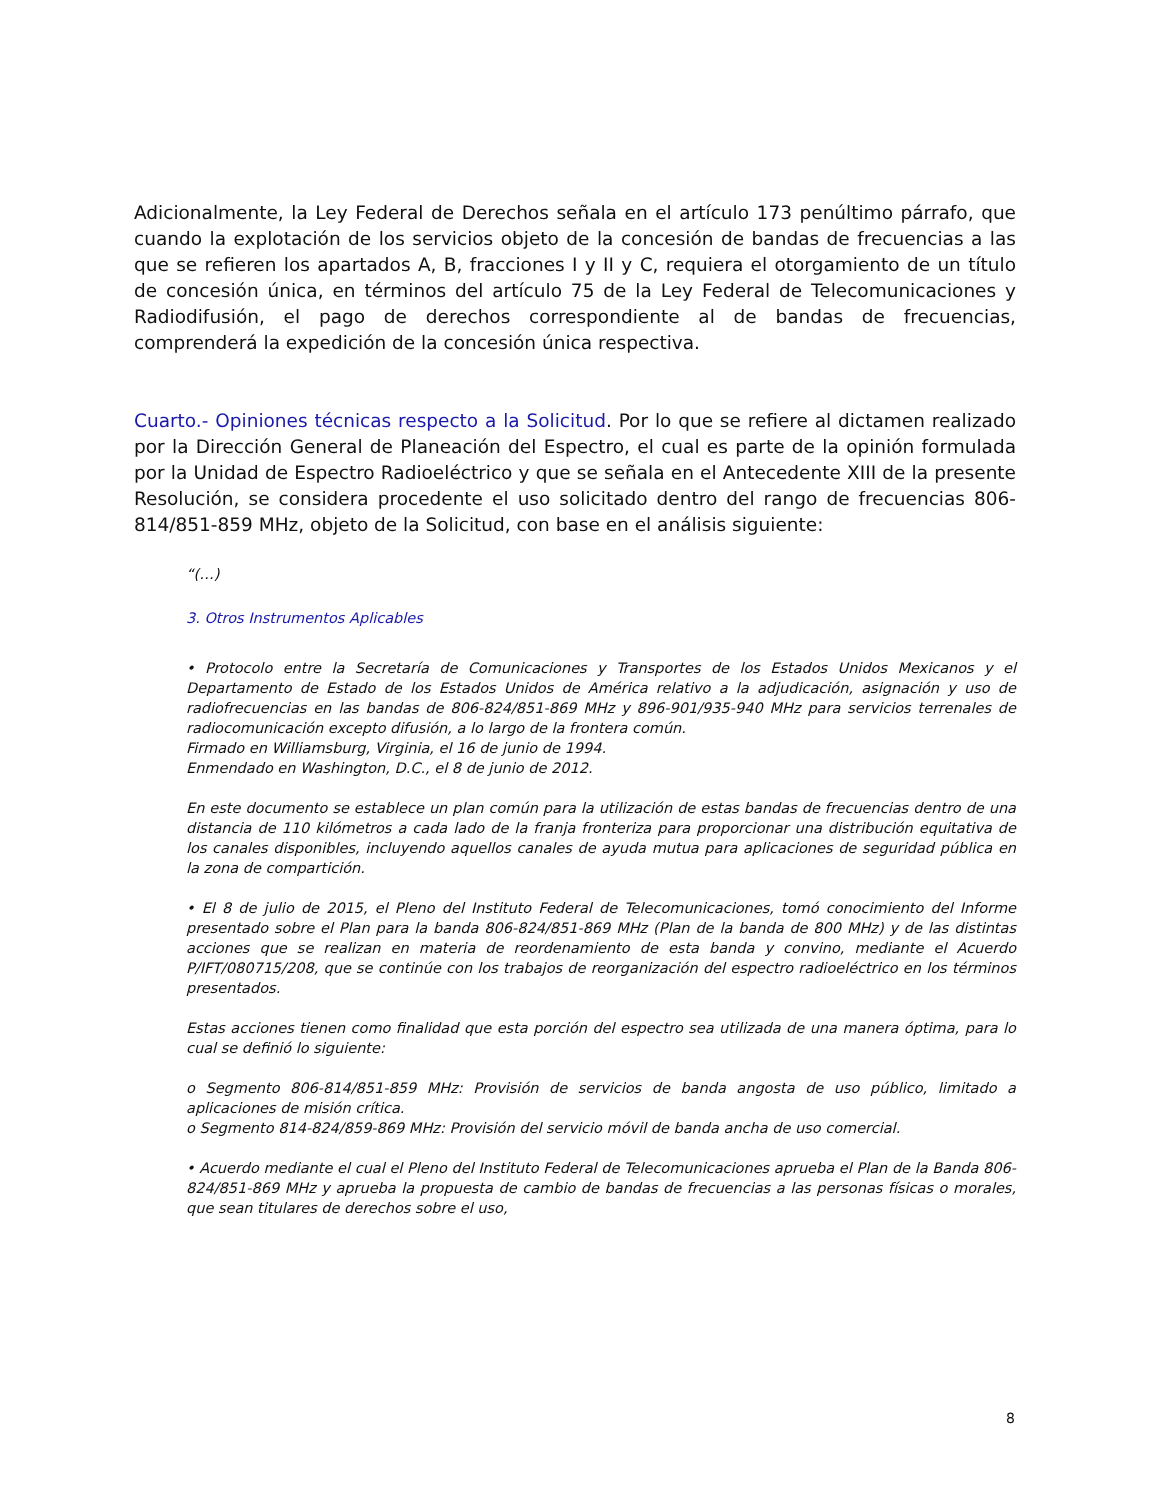Adicionalmente, la Ley Federal de Derechos señala en el artículo 173 penúltimo párrafo, que cuando la explotación de los servicios objeto de la concesión de bandas de frecuencias a las que se refieren los apartados A, B, fracciones I y II y C, requiera el otorgamiento de un título de concesión única, en términos del artículo 75 de la Ley Federal de Telecomunicaciones y Radiodifusión, el pago de derechos correspondiente al de bandas de frecuencias, comprenderá la expedición de la concesión única respectiva.
Cuarto.- Opiniones técnicas respecto a la Solicitud. Por lo que se refiere al dictamen realizado por la Dirección General de Planeación del Espectro, el cual es parte de la opinión formulada por la Unidad de Espectro Radioeléctrico y que se señala en el Antecedente XIII de la presente Resolución, se considera procedente el uso solicitado dentro del rango de frecuencias 806-814/851-859 MHz, objeto de la Solicitud, con base en el análisis siguiente:
“(…)
3. Otros Instrumentos Aplicables
• Protocolo entre la Secretaría de Comunicaciones y Transportes de los Estados Unidos Mexicanos y el Departamento de Estado de los Estados Unidos de América relativo a la adjudicación, asignación y uso de radiofrecuencias en las bandas de 806-824/851-869 MHz y 896-901/935-940 MHz para servicios terrenales de radiocomunicación excepto difusión, a lo largo de la frontera común.
Firmado en Williamsburg, Virginia, el 16 de junio de 1994.
Enmendado en Washington, D.C., el 8 de junio de 2012.
En este documento se establece un plan común para la utilización de estas bandas de frecuencias dentro de una distancia de 110 kilómetros a cada lado de la franja fronteriza para proporcionar una distribución equitativa de los canales disponibles, incluyendo aquellos canales de ayuda mutua para aplicaciones de seguridad pública en la zona de compartición.
• El 8 de julio de 2015, el Pleno del Instituto Federal de Telecomunicaciones, tomó conocimiento del Informe presentado sobre el Plan para la banda 806-824/851-869 MHz (Plan de la banda de 800 MHz) y de las distintas acciones que se realizan en materia de reordenamiento de esta banda y convino, mediante el Acuerdo P/IFT/080715/208, que se continúe con los trabajos de reorganización del espectro radioeléctrico en los términos presentados.
Estas acciones tienen como finalidad que esta porción del espectro sea utilizada de una manera óptima, para lo cual se definió lo siguiente:
o Segmento 806-814/851-859 MHz: Provisión de servicios de banda angosta de uso público, limitado a aplicaciones de misión crítica.
o Segmento 814-824/859-869 MHz: Provisión del servicio móvil de banda ancha de uso comercial.
• Acuerdo mediante el cual el Pleno del Instituto Federal de Telecomunicaciones aprueba el Plan de la Banda 806-824/851-869 MHz y aprueba la propuesta de cambio de bandas de frecuencias a las personas físicas o morales, que sean titulares de derechos sobre el uso,
8